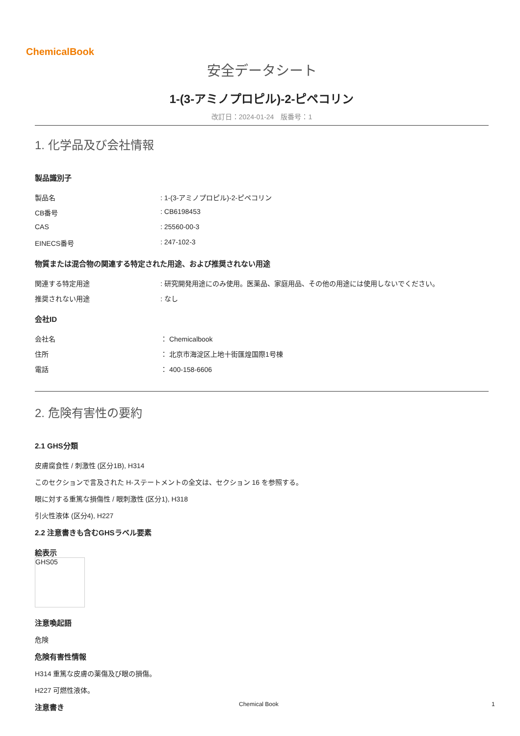ChemicalBook
安全データシート
1-(3-アミノプロピル)-2-ピペコリン
改訂日：2024-01-24　版番号：1
1. 化学品及び会社情報
製品識別子
製品名: 1-(3-アミノプロピル)-2-ピペコリン
CB番号: CB6198453
CAS: 25560-00-3
EINECS番号: 247-102-3
物質または混合物の関連する特定された用途、および推奨されない用途
関連する特定用途: 研究開発用途にのみ使用。医薬品、家庭用品、その他の用途には使用しないでください。
推奨されない用途: なし
会社ID
会社名 ： Chemicalbook
住所 ： 北京市海淀区上地十街匯煌国際1号棟
電話 ： 400-158-6606
2. 危険有害性の要約
2.1 GHS分類
皮膚腐食性 / 刺激性 (区分1B), H314
このセクションで言及された H-ステートメントの全文は、セクション 16 を参照する。
眼に対する重篤な損傷性 / 眼刺激性 (区分1), H318
引火性液体 (区分4), H227
2.2 注意書きも含むGHSラベル要素
絵表示
GHS05
注意喚起語
危険
危険有害性情報
H314 重篤な皮膚の薬傷及び眼の損傷。
H227 可燃性液体。
注意書き
Chemical Book 1